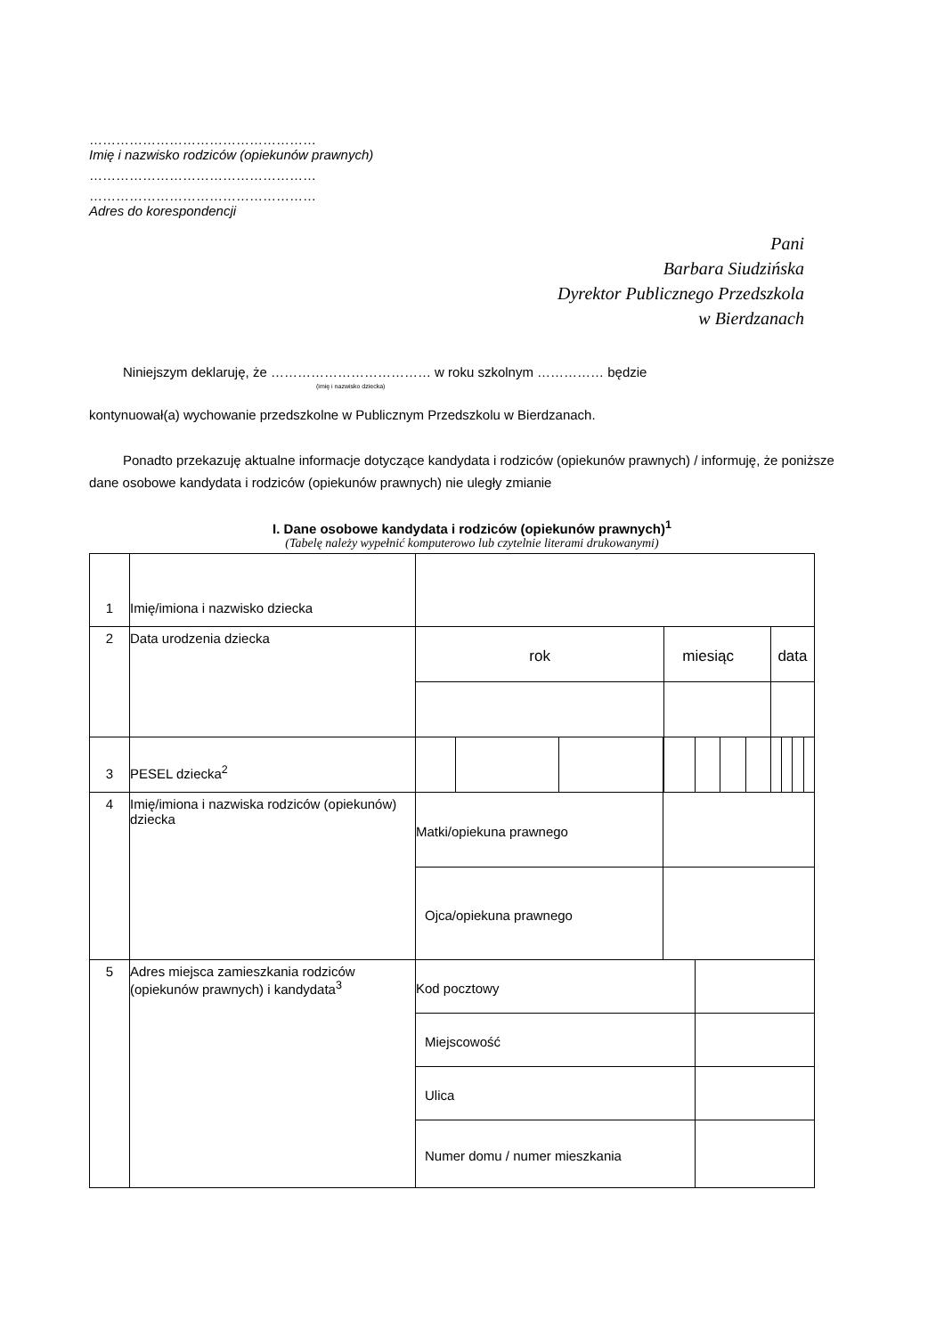……………………………………………
Imię i nazwisko rodziców (opiekunów prawnych)
……………………………………………
……………………………………………
Adres do korespondencji
Pani
Barbara Siudzińska
Dyrektor Publicznego Przedszkola
w Bierdzanach
Niniejszym deklaruję, że ……………………………… w roku szkolnym …………… będzie
(imię i nazwisko dziecka)
kontynuował(a) wychowanie przedszkolne w Publicznym Przedszkolu w Bierdzanach.
Ponadto przekazuję aktualne informacje dotyczące kandydata i rodziców (opiekunów prawnych) / informuję, że poniższe dane osobowe kandydata i rodziców (opiekunów prawnych) nie uległy zmianie
I. Dane osobowe kandydata i rodziców (opiekunów prawnych)<sup>1</sup>
(Tabelę należy wypełnić komputerowo lub czytelnie literami drukowanymi)
| 1 | Imię/imiona i nazwisko dziecka | | | | | | | | | | | | |
| 2 | Data urodzenia dziecka | rok | | | | miesiąc | | | | data | | | |
| 3 | PESEL dziecka<sup>2</sup> | | | | | | | | | | | | |
| 4 | Imię/imiona i nazwiska rodziców (opiekunów) dziecka | Matki/opiekuna prawnego | | | | | | | | | | | |
| | | Ojca/opiekuna prawnego | | | | | | | | | | | |
| 5 | Adres miejsca zamieszkania rodziców (opiekunów prawnych) i kandydata<sup>3</sup> | Kod pocztowy | | | | | | | | | | | |
| | | Miejscowość | | | | | | | | | | | |
| | | Ulica | | | | | | | | | | | |
| | | Numer domu / numer mieszkania | | | | | | | | | | | |